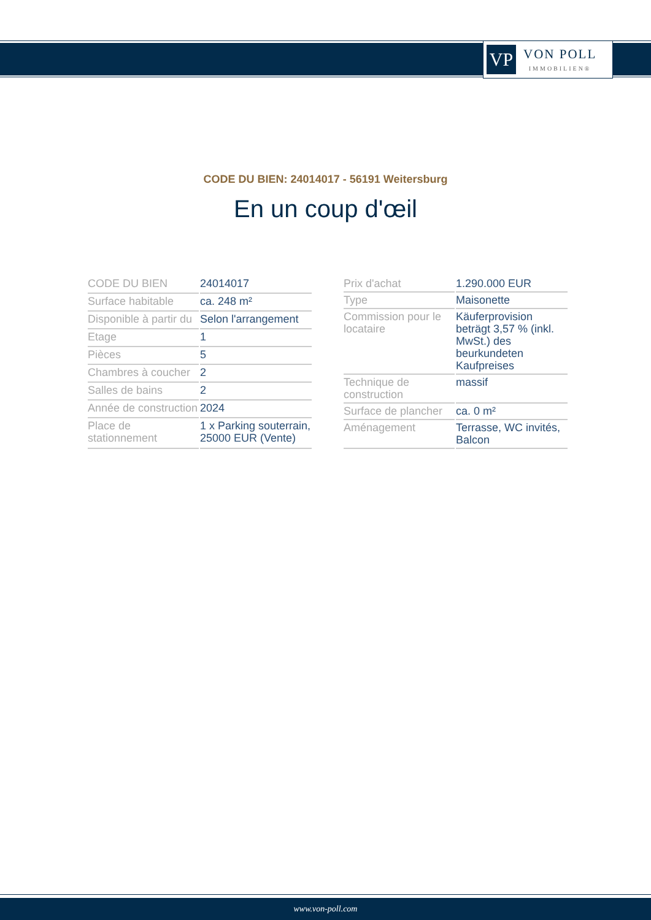VP
VON POLL
IMMOBILIEN®
CODE DU BIEN: 24014017 - 56191 Weitersburg
En un coup d'œil
| CODE DU BIEN | 24014017 |
| Surface habitable | ca. 248 m² |
| Disponible à partir du | Selon l'arrangement |
| Etage | 1 |
| Pièces | 5 |
| Chambres à coucher | 2 |
| Salles de bains | 2 |
| Année de construction | 2024 |
| Place de stationnement | 1 x Parking souterrain, 25000 EUR (Vente) |
| Prix d'achat | 1.290.000 EUR |
| Type | Maisonette |
| Commission pour le locataire | Käuferprovision beträgt 3,57 % (inkl. MwSt.) des beurkundeten Kaufpreises |
| Technique de construction | massif |
| Surface de plancher | ca. 0 m² |
| Aménagement | Terrasse, WC invités, Balcon |
www.von-poll.com